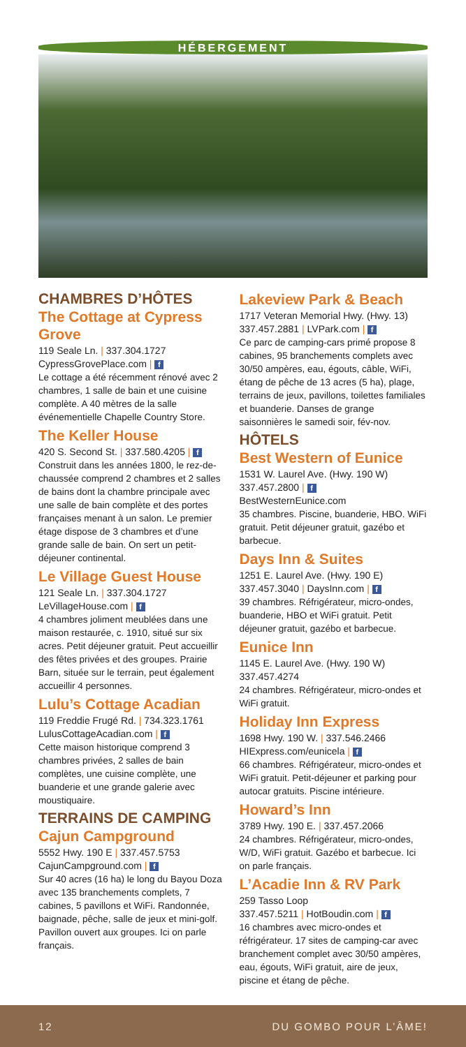HÉBERGEMENT
CHAMBRES D’HÔTES
The Cottage at Cypress Grove
119 Seale Ln. | 337.304.1727
CypressGrovePlace.com | f
Le cottage a été récemment rénové avec 2 chambres, 1 salle de bain et une cuisine complète. A 40 mètres de la salle événementielle Chapelle Country Store.
The Keller House
420 S. Second St. | 337.580.4205 | f
Construit dans les années 1800, le rez-de-chaussée comprend 2 chambres et 2 salles de bains dont la chambre principale avec une salle de bain complète et des portes françaises menant à un salon. Le premier étage dispose de 3 chambres et d’une grande salle de bain. On sert un petit-déjeuner continental.
Le Village Guest House
121 Seale Ln. | 337.304.1727
LeVillageHouse.com | f
4 chambres joliment meublées dans une maison restaurée, c. 1910, situé sur six acres. Petit déjeuner gratuit. Peut accueillir des fêtes privées et des groupes. Prairie Barn, située sur le terrain, peut également accueillir 4 personnes.
Lulu’s Cottage Acadian
119 Freddie Frugé Rd. | 734.323.1761
LulusCottageAcadian.com | f
Cette maison historique comprend 3 chambres privées, 2 salles de bain complètes, une cuisine complète, une buanderie et une grande galerie avec moustiquaire.
TERRAINS DE CAMPING
Cajun Campground
5552 Hwy. 190 E | 337.457.5753
CajunCampground.com | f
Sur 40 acres (16 ha) le long du Bayou Doza avec 135 branchements complets, 7 cabines, 5 pavillons et WiFi. Randonnée, baignade, pêche, salle de jeux et mini-golf. Pavillon ouvert aux groupes. Ici on parle français.
Lakeview Park & Beach
1717 Veteran Memorial Hwy. (Hwy. 13)
337.457.2881 | LVPark.com | f
Ce parc de camping-cars primé propose 8 cabines, 95 branchements complets avec 30/50 ampères, eau, égouts, câble, WiFi, étang de pêche de 13 acres (5 ha), plage, terrains de jeux, pavillons, toilettes familiales et buanderie. Danses de grange saisonnières le samedi soir, fév-nov.
HÔTELS
Best Western of Eunice
1531 W. Laurel Ave. (Hwy. 190 W)
337.457.2800 | f
BestWesternEunice.com
35 chambres. Piscine, buanderie, HBO. WiFi gratuit. Petit déjeuner gratuit, gazébo et barbecue.
Days Inn & Suites
1251 E. Laurel Ave. (Hwy. 190 E)
337.457.3040 | DaysInn.com | f
39 chambres. Réfrigérateur, micro-ondes, buanderie, HBO et WiFi gratuit. Petit déjeuner gratuit, gazébo et barbecue.
Eunice Inn
1145 E. Laurel Ave. (Hwy. 190 W)
337.457.4274
24 chambres. Réfrigérateur, micro-ondes et WiFi gratuit.
Holiday Inn Express
1698 Hwy. 190 W. | 337.546.2466
HIExpress.com/eunicela | f
66 chambres. Réfrigérateur, micro-ondes et WiFi gratuit. Petit-déjeuner et parking pour autocar gratuits. Piscine intérieure.
Howard’s Inn
3789 Hwy. 190 E. | 337.457.2066
24 chambres. Réfrigérateur, micro-ondes, W/D, WiFi gratuit. Gazébo et barbecue. Ici on parle français.
L’Acadie Inn & RV Park
259 Tasso Loop
337.457.5211 | HotBoudin.com | f
16 chambres avec micro-ondes et réfrigérateur. 17 sites de camping-car avec branchement complet avec 30/50 ampères, eau, égouts, WiFi gratuit, aire de jeux, piscine et étang de pêche.
12 DU GOMBO POUR L’ÂME!